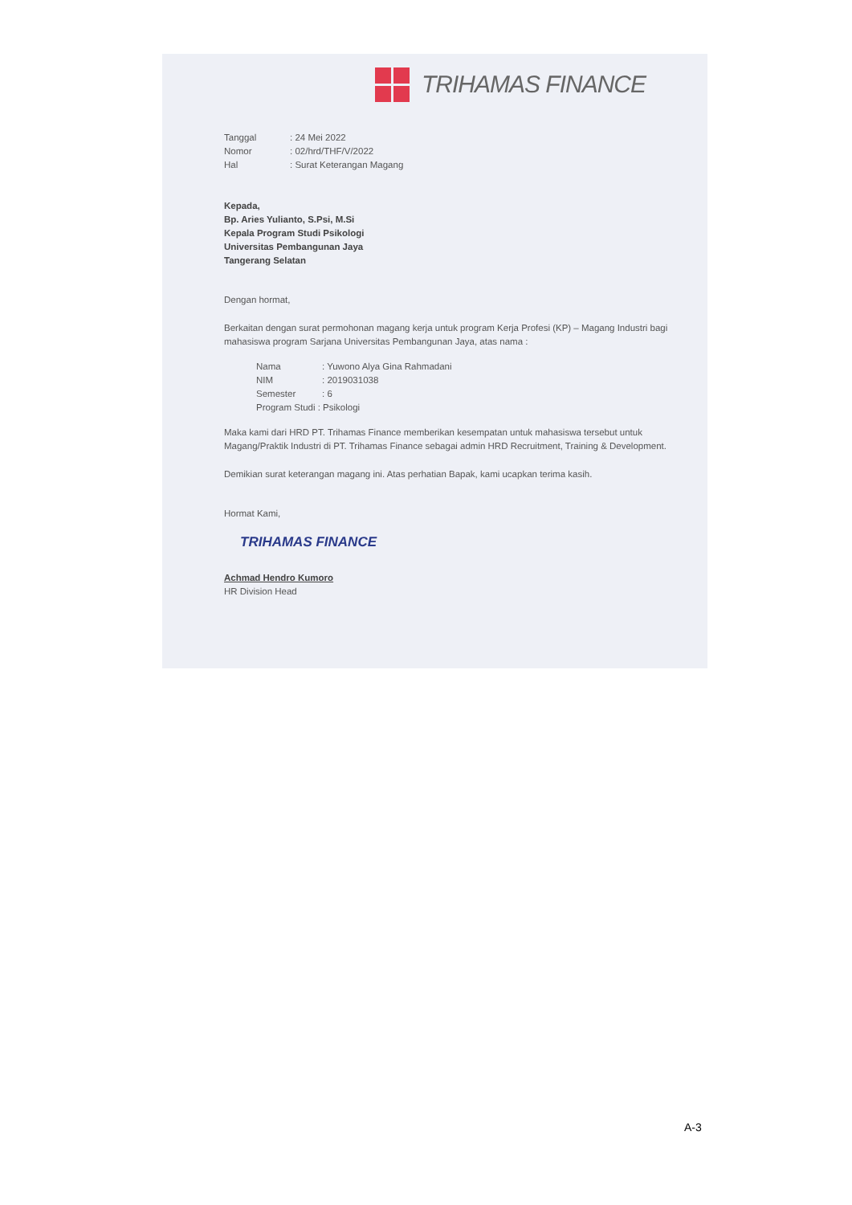TRIHAMAS FINANCE
| Tanggal | : 24 Mei 2022 |
| Nomor | : 02/hrd/THF/V/2022 |
| Hal | : Surat Keterangan Magang |
Kepada,
Bp. Aries Yulianto, S.Psi, M.Si
Kepala Program Studi Psikologi
Universitas Pembangunan Jaya
Tangerang Selatan
Dengan hormat,
Berkaitan dengan surat permohonan magang kerja untuk program Kerja Profesi (KP) – Magang Industri bagi mahasiswa program Sarjana Universitas Pembangunan Jaya, atas nama :
| Nama | : Yuwono Alya Gina Rahmadani |
| NIM | : 2019031038 |
| Semester | : 6 |
| Program Studi : Psikologi | |
Maka kami dari HRD PT. Trihamas Finance memberikan kesempatan untuk mahasiswa tersebut untuk Magang/Praktik Industri di PT. Trihamas Finance sebagai admin HRD Recruitment, Training & Development.
Demikian surat keterangan magang ini. Atas perhatian Bapak, kami ucapkan terima kasih.
Hormat Kami,
TRIHAMAS FINANCE
Achmad Hendro Kumoro
HR Division Head
A-3